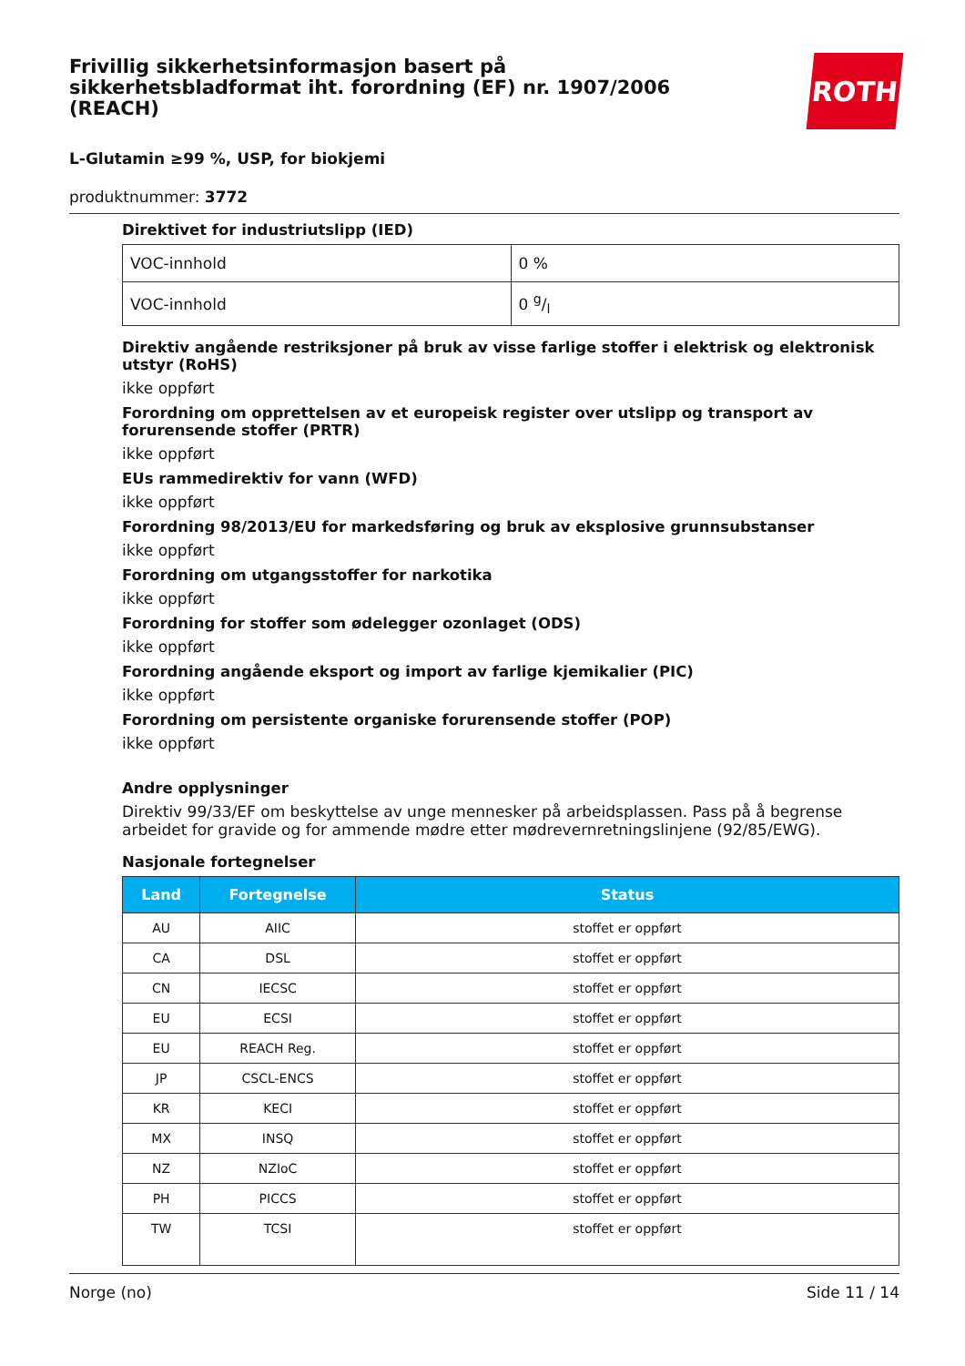Frivillig sikkerhetsinformasjon basert på sikkerhetsbladformat iht. forordning (EF) nr. 1907/2006 (REACH)
ROTH
L-Glutamin ≥99 %, USP, for biokjemi
produktnummer: 3772
Direktivet for industriutslipp (IED)
| VOC-innhold | 0 % |
| VOC-innhold | 0 g/l |
Direktiv angående restriksjoner på bruk av visse farlige stoffer i elektrisk og elektronisk utstyr (RoHS)
ikke oppført
Forordning om opprettelsen av et europeisk register over utslipp og transport av forurensende stoffer (PRTR)
ikke oppført
EUs rammedirektiv for vann (WFD)
ikke oppført
Forordning 98/2013/EU for markedsføring og bruk av eksplosive grunnsubstanser
ikke oppført
Forordning om utgangsstoffer for narkotika
ikke oppført
Forordning for stoffer som ødelegger ozonlaget (ODS)
ikke oppført
Forordning angående eksport og import av farlige kjemikalier (PIC)
ikke oppført
Forordning om persistente organiske forurensende stoffer (POP)
ikke oppført
Andre opplysninger
Direktiv 99/33/EF om beskyttelse av unge mennesker på arbeidsplassen. Pass på å begrense arbeidet for gravide og for ammende mødre etter mødrevernretningslinjene (92/85/EWG).
Nasjonale fortegnelser
| Land | Fortegnelse | Status |
| --- | --- | --- |
| AU | AIIC | stoffet er oppført |
| CA | DSL | stoffet er oppført |
| CN | IECSC | stoffet er oppført |
| EU | ECSI | stoffet er oppført |
| EU | REACH Reg. | stoffet er oppført |
| JP | CSCL-ENCS | stoffet er oppført |
| KR | KECI | stoffet er oppført |
| MX | INSQ | stoffet er oppført |
| NZ | NZIoC | stoffet er oppført |
| PH | PICCS | stoffet er oppført |
| TW | TCSI | stoffet er oppført |
Norge (no) Side 11 / 14